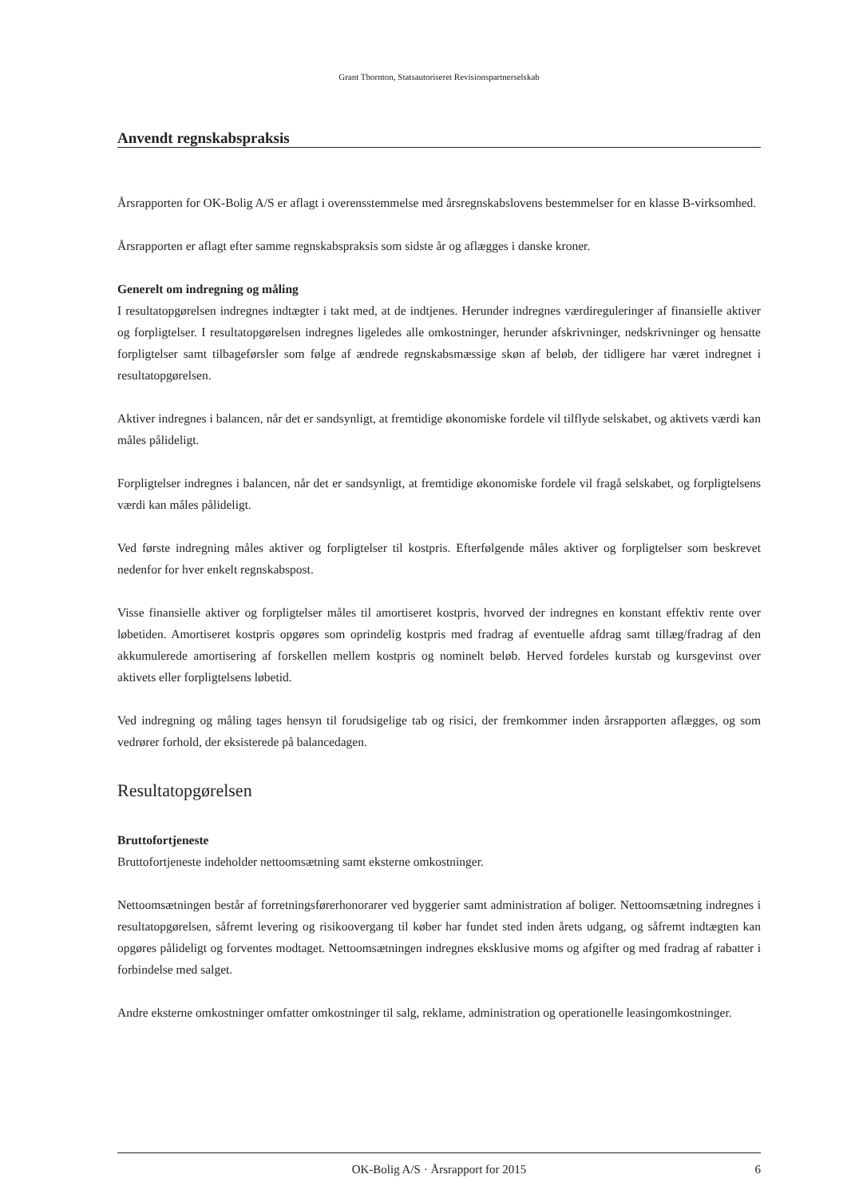Grant Thornton, Statsautoriseret Revisionspartnerselskab
Anvendt regnskabspraksis
Årsrapporten for OK-Bolig A/S er aflagt i overensstemmelse med årsregnskabslovens bestemmelser for en klasse B-virksomhed.
Årsrapporten er aflagt efter samme regnskabspraksis som sidste år og aflægges i danske kroner.
Generelt om indregning og måling
I resultatopgørelsen indregnes indtægter i takt med, at de indtjenes. Herunder indregnes værdireguleringer af finansielle aktiver og forpligtelser. I resultatopgørelsen indregnes ligeledes alle omkostninger, herunder afskrivninger, nedskrivninger og hensatte forpligtelser samt tilbageførsler som følge af ændrede regnskabsmæssige skøn af beløb, der tidligere har været indregnet i resultatopgørelsen.
Aktiver indregnes i balancen, når det er sandsynligt, at fremtidige økonomiske fordele vil tilflyde selskabet, og aktivets værdi kan måles pålideligt.
Forpligtelser indregnes i balancen, når det er sandsynligt, at fremtidige økonomiske fordele vil fragå selskabet, og forpligtelsens værdi kan måles pålideligt.
Ved første indregning måles aktiver og forpligtelser til kostpris. Efterfølgende måles aktiver og forpligtelser som beskrevet nedenfor for hver enkelt regnskabspost.
Visse finansielle aktiver og forpligtelser måles til amortiseret kostpris, hvorved der indregnes en konstant effektiv rente over løbetiden. Amortiseret kostpris opgøres som oprindelig kostpris med fradrag af eventuelle afdrag samt tillæg/fradrag af den akkumulerede amortisering af forskellen mellem kostpris og nominelt beløb. Herved fordeles kurstab og kursgevinst over aktivets eller forpligtelsens løbetid.
Ved indregning og måling tages hensyn til forudsigelige tab og risici, der fremkommer inden årsrapporten aflægges, og som vedrører forhold, der eksisterede på balancedagen.
Resultatopgørelsen
Bruttofortjeneste
Bruttofortjeneste indeholder nettoomsætning samt eksterne omkostninger.
Nettoomsætningen består af forretningsførerhonorarer ved byggerier samt administration af boliger. Nettoomsætning indregnes i resultatopgørelsen, såfremt levering og risikoovergang til køber har fundet sted inden årets udgang, og såfremt indtægten kan opgøres pålideligt og forventes modtaget. Nettoomsætningen indregnes eksklusive moms og afgifter og med fradrag af rabatter i forbindelse med salget.
Andre eksterne omkostninger omfatter omkostninger til salg, reklame, administration og operationelle leasingomkostninger.
OK-Bolig A/S · Årsrapport for 2015 6